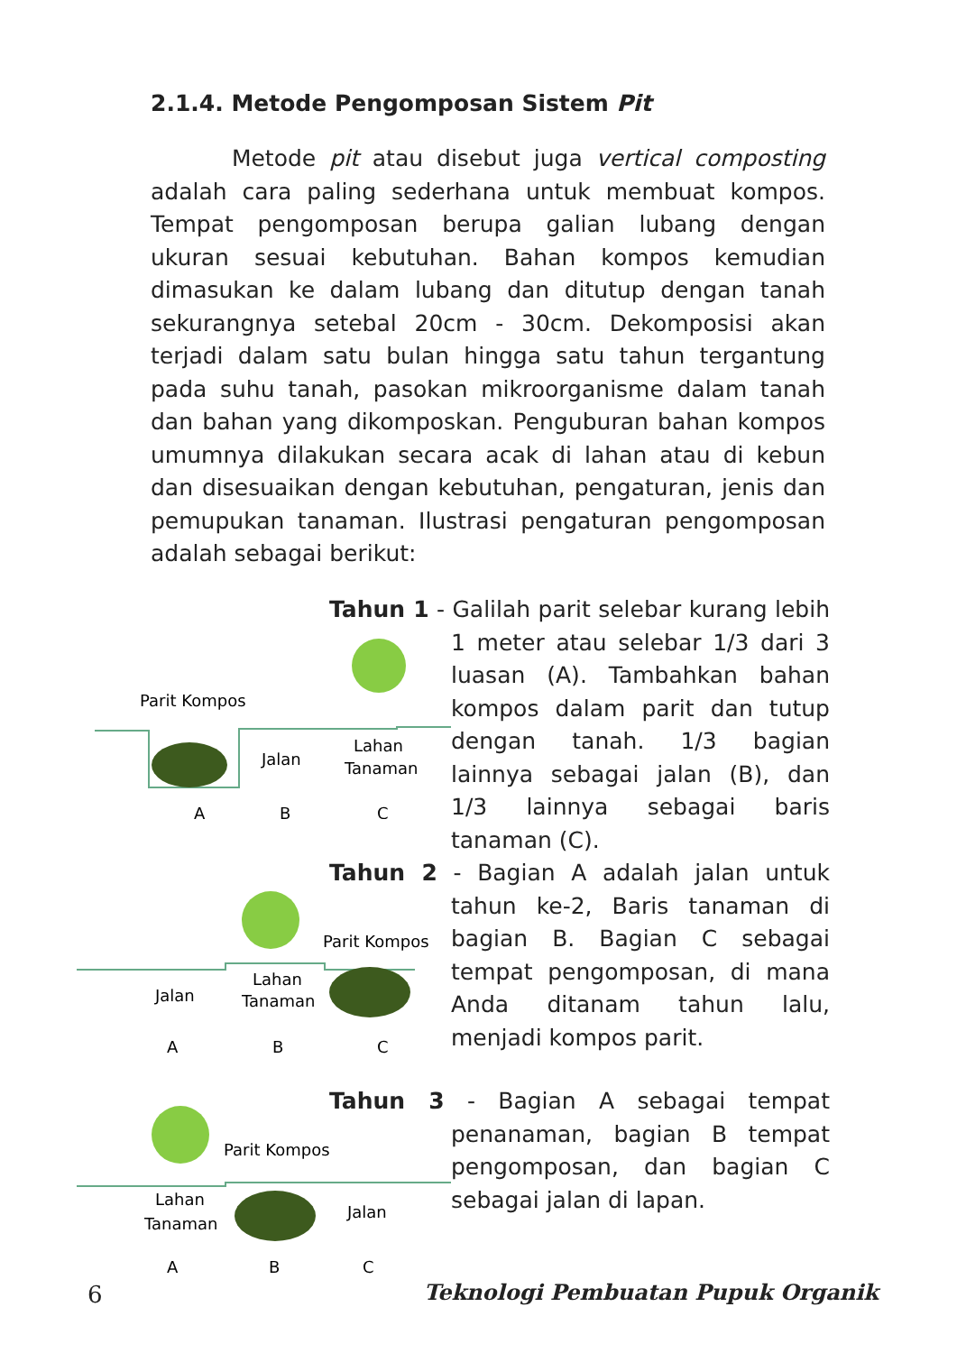2.1.4. Metode Pengomposan Sistem Pit
Metode pit atau disebut juga vertical composting adalah cara paling sederhana untuk membuat kompos. Tempat pengomposan berupa galian lubang dengan ukuran sesuai kebutuhan. Bahan kompos kemudian dimasukan ke dalam lubang dan ditutup dengan tanah sekurangnya setebal 20cm - 30cm. Dekomposisi akan terjadi dalam satu bulan hingga satu tahun tergantung pada suhu tanah, pasokan mikroorganisme dalam tanah dan bahan yang dikomposkan. Penguburan bahan kompos umumnya dilakukan secara acak di lahan atau di kebun dan disesuaikan dengan kebutuhan, pengaturan, jenis dan pemupukan tanaman. Ilustrasi pengaturan pengomposan adalah sebagai berikut:
Parit Kompos
Jalan
Lahan
Tanaman
A
B
C
Tahun 1 - Galilah parit selebar kurang lebih 1 meter atau selebar 1/3 dari 3 luasan (A). Tambahkan bahan kompos dalam parit dan tutup dengan tanah. 1/3 bagian lainnya sebagai jalan (B), dan 1/3 lainnya sebagai baris tanaman (C).
Parit Kompos
Jalan
Lahan
Tanaman
A
B
C
Tahun 2 - Bagian A adalah jalan untuk tahun ke-2, Baris tanaman di bagian B. Bagian C sebagai tempat pengomposan, di mana Anda ditanam tahun lalu, menjadi kompos parit.
Parit Kompos
Lahan
Tanaman
Jalan
A
B
C
Tahun 3 - Bagian A sebagai tempat penanaman, bagian B tempat pengomposan, dan bagian C sebagai jalan di lapan.
6
Teknologi Pembuatan Pupuk Organik